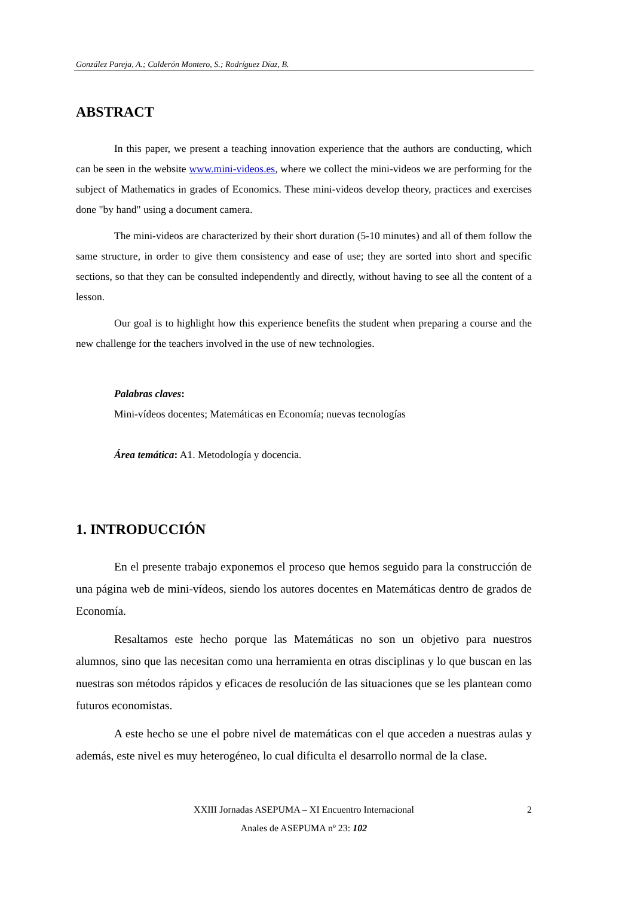González Pareja, A.; Calderón Montero, S.; Rodríguez Díaz, B.
ABSTRACT
In this paper, we present a teaching innovation experience that the authors are conducting, which can be seen in the website www.mini-videos.es, where we collect the mini-videos we are performing for the subject of Mathematics in grades of Economics. These mini-videos develop theory, practices and exercises done "by hand" using a document camera.
The mini-videos are characterized by their short duration (5-10 minutes) and all of them follow the same structure, in order to give them consistency and ease of use; they are sorted into short and specific sections, so that they can be consulted independently and directly, without having to see all the content of a lesson.
Our goal is to highlight how this experience benefits the student when preparing a course and the new challenge for the teachers involved in the use of new technologies.
Palabras claves:
Mini-vídeos docentes; Matemáticas en Economía; nuevas tecnologías
Área temática: A1. Metodología y docencia.
1. INTRODUCCIÓN
En el presente trabajo exponemos el proceso que hemos seguido para la construcción de una página web de mini-vídeos, siendo los autores docentes en Matemáticas dentro de grados de Economía.
Resaltamos este hecho porque las Matemáticas no son un objetivo para nuestros alumnos, sino que las necesitan como una herramienta en otras disciplinas y lo que buscan en las nuestras son métodos rápidos y eficaces de resolución de las situaciones que se les plantean como futuros economistas.
A este hecho se une el pobre nivel de matemáticas con el que acceden a nuestras aulas y además, este nivel es muy heterogéneo, lo cual dificulta el desarrollo normal de la clase.
XXIII Jornadas ASEPUMA – XI Encuentro Internacional 2
Anales de ASEPUMA nº 23: 102